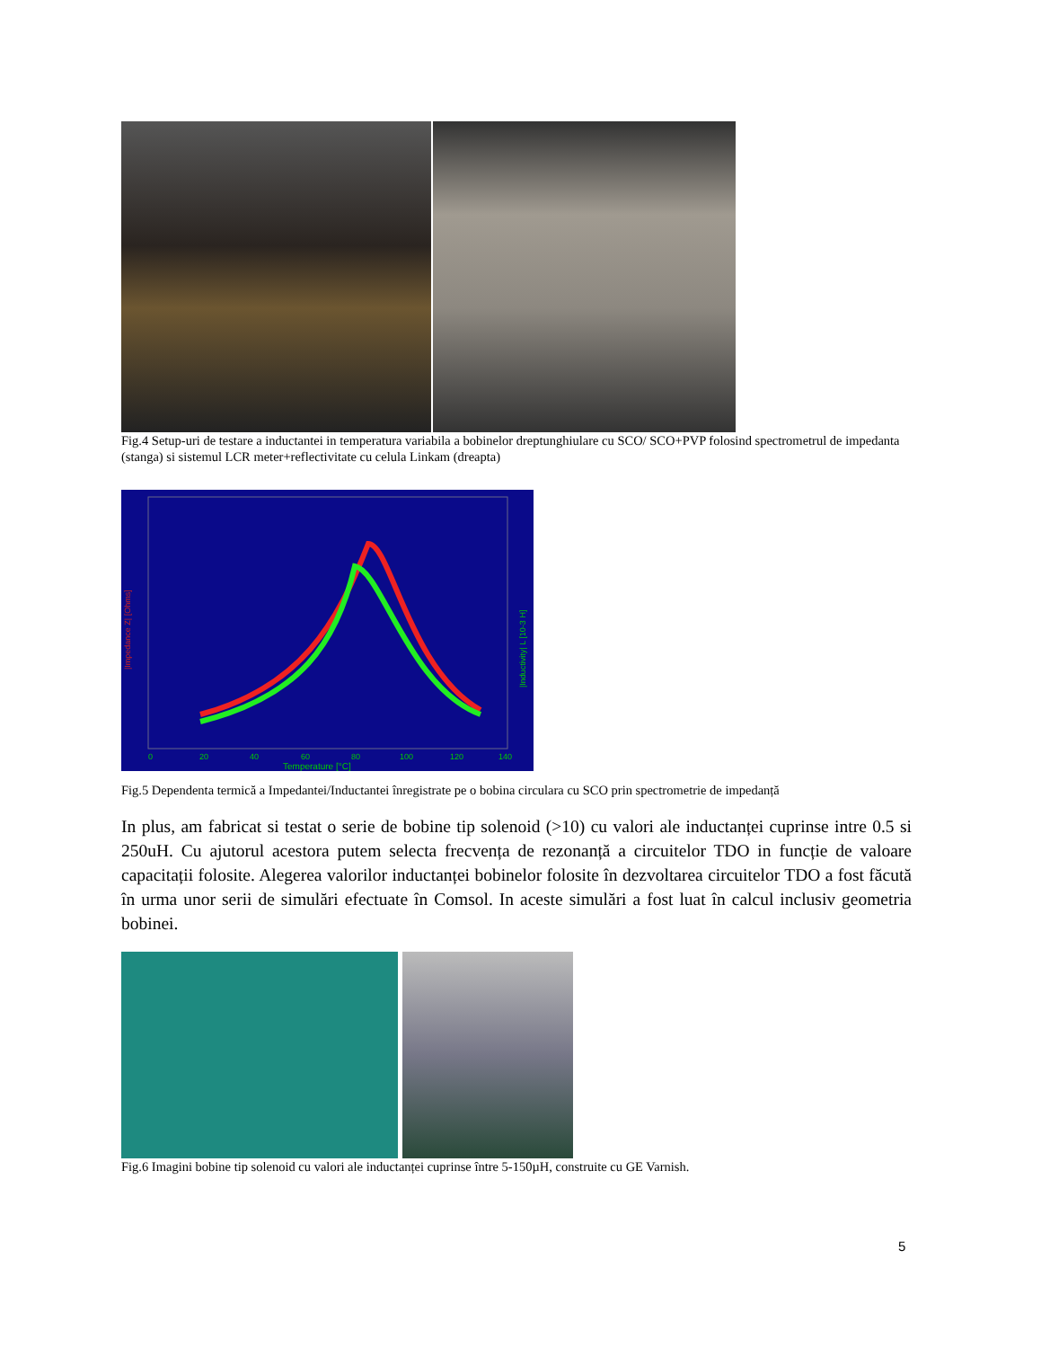Fig.4 Setup-uri de testare a inductantei in temperatura variabila a bobinelor dreptunghiulare cu SCO/ SCO+PVP folosind spectrometrul de impedanta (stanga) si sistemul LCR meter+reflectivitate cu celula Linkam (dreapta)
0
20
40
60
80
100
120
140
Temperature [°C]
|Impedance Z| [Ohms]
|Inductivity| L [10-3 H]
Fig.5 Dependenta termică a Impedantei/Inductantei înregistrate pe o bobina circulara cu SCO prin spectrometrie de impedanță
In plus, am fabricat si testat o serie de bobine tip solenoid (>10) cu valori ale inductanței cuprinse intre 0.5 si 250uH. Cu ajutorul acestora putem selecta frecvența de rezonanță a circuitelor TDO in funcție de valoare capacitații folosite. Alegerea valorilor inductanței bobinelor folosite în dezvoltarea circuitelor TDO a fost făcută în urma unor serii de simulări efectuate în Comsol. In aceste simulări a fost luat în calcul inclusiv geometria bobinei.
Fig.6 Imagini bobine tip solenoid cu valori ale inductanței cuprinse între 5-150µH, construite cu GE Varnish.
5